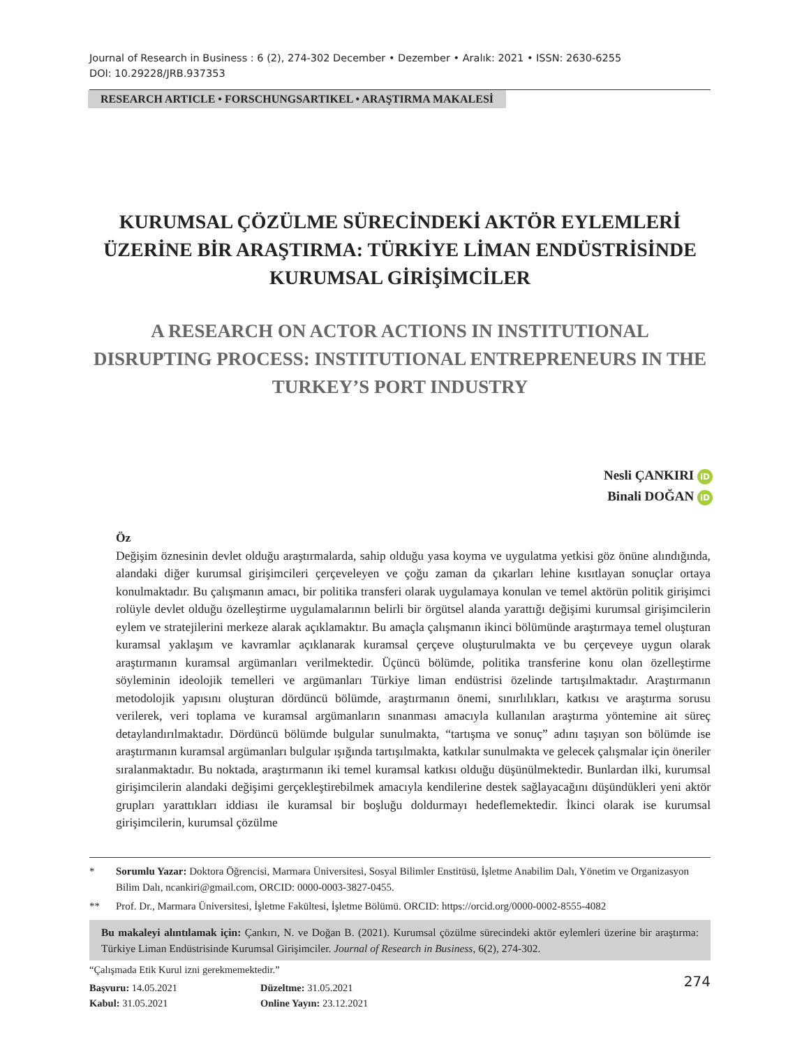Journal of Research in Business : 6 (2), 274-302 December • Dezember • Aralık: 2021 • ISSN: 2630-6255
DOI: 10.29228/JRB.937353
RESEARCH ARTICLE • FORSCHUNGSARTIKEL • ARAŞTIRMA MAKALESİ
KURUMSAL ÇÖZÜLME SÜRECİNDEKİ AKTÖR EYLEMLERİ
ÜZERİNE BİR ARAŞTIRMA: TÜRKİYE LİMAN ENDÜSTRİSİNDE
KURUMSAL GİRİŞİMCİLER
A RESEARCH ON ACTOR ACTIONS IN INSTITUTIONAL
DISRUPTING PROCESS: INSTITUTIONAL ENTREPRENEURS IN THE
TURKEY’S PORT INDUSTRY
Nesli ÇANKIRI iD
Binali DOĞAN iD
Öz
Değişim öznesinin devlet olduğu araştırmalarda, sahip olduğu yasa koyma ve uygulatma yetkisi göz önüne alındığında, alandaki diğer kurumsal girişimcileri çerçeveleyen ve çoğu zaman da çıkarları lehine kısıtlayan sonuçlar ortaya konulmaktadır. Bu çalışmanın amacı, bir politika transferi olarak uygulamaya konulan ve temel aktörün politik girişimci rolüyle devlet olduğu özelleştirme uygulamalarının belirli bir örgütsel alanda yarattığı değişimi kurumsal girişimcilerin eylem ve stratejilerini merkeze alarak açıklamaktır. Bu amaçla çalışmanın ikinci bölümünde araştırmaya temel oluşturan kuramsal yaklaşım ve kavramlar açıklanarak kuramsal çerçeve oluşturulmakta ve bu çerçeveye uygun olarak araştırmanın kuramsal argümanları verilmektedir. Üçüncü bölümde, politika transferine konu olan özelleştirme söyleminin ideolojik temelleri ve argümanları Türkiye liman endüstrisi özelinde tartışılmaktadır. Araştırmanın metodolojik yapısını oluşturan dördüncü bölümde, araştırmanın önemi, sınırlılıkları, katkısı ve araştırma sorusu verilerek, veri toplama ve kuramsal argümanların sınanması amacıyla kullanılan araştırma yöntemine ait süreç detaylandırılmaktadır. Dördüncü bölümde bulgular sunulmakta, “tartışma ve sonuç” adını taşıyan son bölümde ise araştırmanın kuramsal argümanları bulgular ışığında tartışılmakta, katkılar sunulmakta ve gelecek çalışmalar için öneriler sıralanmaktadır. Bu noktada, araştırmanın iki temel kuramsal katkısı olduğu düşünülmektedir. Bunlardan ilki, kurumsal girişimcilerin alandaki değişimi gerçekleştirebilmek amacıyla kendilerine destek sağlayacağını düşündükleri yeni aktör grupları yarattıkları iddiası ile kuramsal bir boşluğu doldurmayı hedeflemektedir. İkinci olarak ise kurumsal girişimcilerin, kurumsal çözülme
* Sorumlu Yazar: Doktora Öğrencisi, Marmara Üniversitesi, Sosyal Bilimler Enstitüsü, İşletme Anabilim Dalı, Yönetim ve Organizasyon Bilim Dalı, ncankiri@gmail.com, ORCID: 0000-0003-3827-0455.
** Prof. Dr., Marmara Üniversitesi, İşletme Fakültesi, İşletme Bölümü. ORCID: https://orcid.org/0000-0002-8555-4082
Bu makaleyi alıntılamak için: Çankırı, N. ve Doğan B. (2021). Kurumsal çözülme sürecindeki aktör eylemleri üzerine bir araştırma: Türkiye Liman Endüstrisinde Kurumsal Girişimciler. Journal of Research in Business, 6(2), 274-302.
“Çalışmada Etik Kurul izni gerekmemektedir.”
Başvuru: 14.05.2021
Kabul: 31.05.2021
Düzeltme: 31.05.2021
Online Yayın: 23.12.2021
274